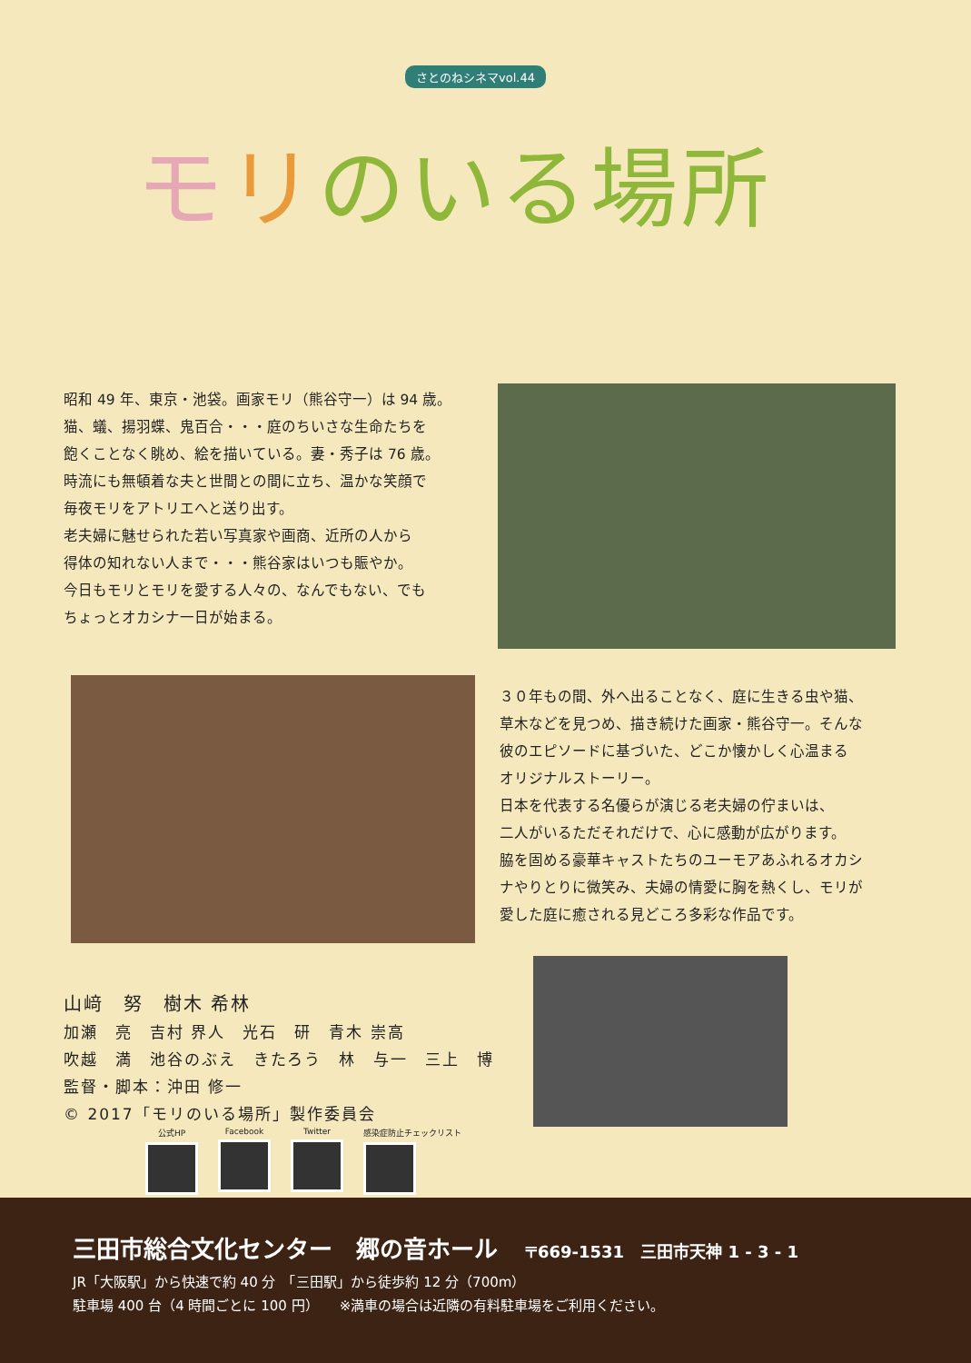さとのねシネマvol.44
モリのいる場所
昭和 49 年、東京・池袋。画家モリ（熊谷守一）は 94 歳。
猫、蟻、揚羽蝶、鬼百合・・・庭のちいさな生命たちを
飽くことなく眺め、絵を描いている。妻・秀子は 76 歳。
時流にも無頓着な夫と世間との間に立ち、温かな笑顔で
毎夜モリをアトリエへと送り出す。
老夫婦に魅せられた若い写真家や画商、近所の人から
得体の知れない人まで・・・熊谷家はいつも賑やか。
今日もモリとモリを愛する人々の、なんでもない、でも
ちょっとオカシナ一日が始まる。
３０年もの間、外へ出ることなく、庭に生きる虫や猫、
草木などを見つめ、描き続けた画家・熊谷守一。そんな
彼のエピソードに基づいた、どこか懐かしく心温まる
オリジナルストーリー。
日本を代表する名優らが演じる老夫婦の佇まいは、
二人がいるただそれだけで、心に感動が広がります。
脇を固める豪華キャストたちのユーモアあふれるオカシ
ナやりとりに微笑み、夫婦の情愛に胸を熱くし、モリが
愛した庭に癒される見どころ多彩な作品です。
山﨑　努　樹木 希林
加瀬　亮　吉村 界人　光石　研　青木 崇高
吹越　満　池谷のぶえ　きたろう　林　与一　三上　博
監督・脚本：沖田 修一
© 2017「モリのいる場所」製作委員会
公式HP Facebook Twitter 感染症防止チェックリスト
三田市総合文化センター　郷の音ホール 〒669-1531　三田市天神 1 - 3 - 1
JR「大阪駅」から快速で約 40 分　「三田駅」から徒歩約 12 分（700m）
駐車場 400 台（4 時間ごとに 100 円）　　※満車の場合は近隣の有料駐車場をご利用ください。